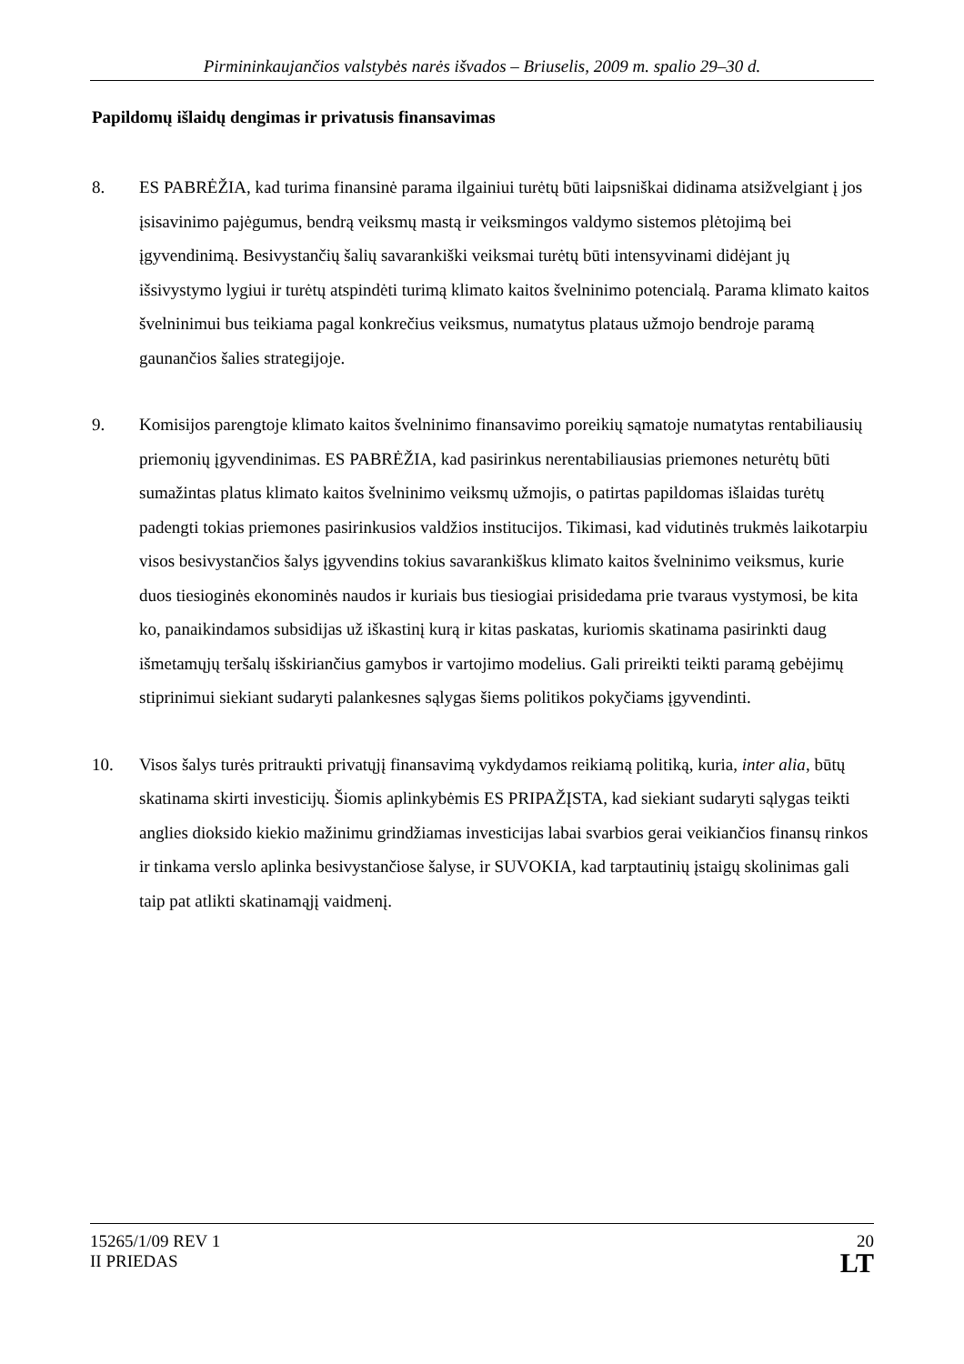Pirmininkaujančios valstybės narės išvados – Briuselis, 2009 m. spalio 29–30 d.
Papildomų išlaidų dengimas ir privatusis finansavimas
8. ES PABRĖŽIA, kad turima finansinė parama ilgainiui turėtų būti laipsniškai didinama atsižvelgiant į jos įsisavinimo pajėgumus, bendrą veiksmų mastą ir veiksmingos valdymo sistemos plėtojimą bei įgyvendinimą. Besivystančių šalių savarankiški veiksmai turėtų būti intensyvinami didėjant jų išsivystymo lygiui ir turėtų atspindėti turimą klimato kaitos švelninimo potencialą. Parama klimato kaitos švelninimui bus teikiama pagal konkrečius veiksmus, numatytus plataus užmojo bendroje paramą gaunančios šalies strategijoje.
9. Komisijos parengtoje klimato kaitos švelninimo finansavimo poreikių sąmatoje numatytas rentabiliausių priemonių įgyvendinimas. ES PABRĖŽIA, kad pasirinkus nerentabiliausias priemones neturėtų būti sumažintas platus klimato kaitos švelninimo veiksmų užmojis, o patirtas papildomas išlaidas turėtų padengti tokias priemones pasirinkusios valdžios institucijos. Tikimasi, kad vidutinės trukmės laikotarpiu visos besivystančios šalys įgyvendins tokius savarankiškus klimato kaitos švelninimo veiksmus, kurie duos tiesioginės ekonominės naudos ir kuriais bus tiesiogiai prisidedama prie tvaraus vystymosi, be kita ko, panaikindamos subsidijas už iškastinį kurą ir kitas paskatas, kuriomis skatinama pasirinkti daug išmetamųjų teršalų išskiriančius gamybos ir vartojimo modelius. Gali prireikti teikti paramą gebėjimų stiprinimui siekiant sudaryti palankesnes sąlygas šiems politikos pokyčiams įgyvendinti.
10. Visos šalys turės pritraukti privatųjį finansavimą vykdydamos reikiamą politiką, kuria, inter alia, būtų skatinama skirti investicijų. Šiomis aplinkybėmis ES PRIPAŽĮSTA, kad siekiant sudaryti sąlygas teikti anglies dioksido kiekio mažinimu grindžiamas investicijas labai svarbios gerai veikiančios finansų rinkos ir tinkama verslo aplinka besivystančiose šalyse, ir SUVOKIA, kad tarptautinių įstaigų skolinimas gali taip pat atlikti skatinamąjį vaidmenį.
15265/1/09 REV 1
II PRIEDAS
20
LT